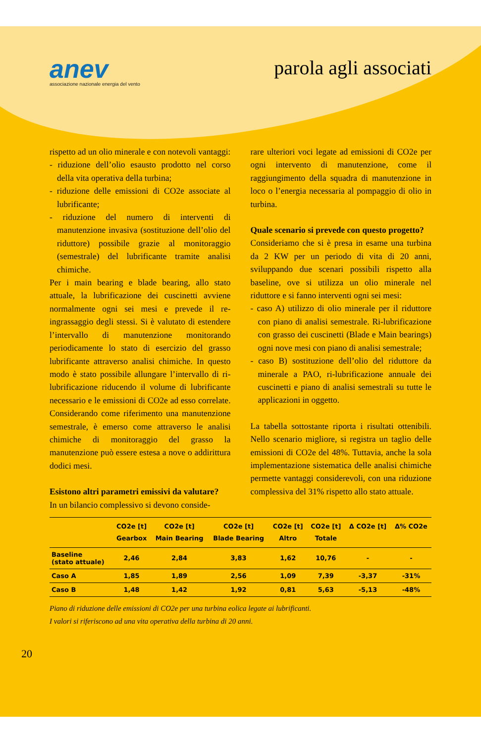anev
associazione nazionale energia del vento
parola agli associati
rispetto ad un olio minerale e con notevoli vantaggi:
- riduzione dell’olio esausto prodotto nel corso della vita operativa della turbina;
- riduzione delle emissioni di CO2e associate al lubrificante;
- riduzione del numero di interventi di manutenzione invasiva (sostituzione dell’olio del riduttore) possibile grazie al monitoraggio (semestrale) del lubrificante tramite analisi chimiche.
Per i main bearing e blade bearing, allo stato attuale, la lubrificazione dei cuscinetti avviene normalmente ogni sei mesi e prevede il re-ingrassaggio degli stessi. Si è valutato di estendere l’intervallo di manutenzione monitorando periodicamente lo stato di esercizio del grasso lubrificante attraverso analisi chimiche. In questo modo è stato possibile allungare l’intervallo di ri-lubrificazione riducendo il volume di lubrificante necessario e le emissioni di CO2e ad esso correlate. Considerando come riferimento una manutenzione semestrale, è emerso come attraverso le analisi chimiche di monitoraggio del grasso la manutenzione può essere estesa a nove o addirittura dodici mesi.
Esistono altri parametri emissivi da valutare?
In un bilancio complessivo si devono conside-
rare ulteriori voci legate ad emissioni di CO2e per ogni intervento di manutenzione, come il raggiungimento della squadra di manutenzione in loco o l’energia necessaria al pompaggio di olio in turbina.
Quale scenario si prevede con questo progetto?
Consideriamo che si è presa in esame una turbina da 2 KW per un periodo di vita di 20 anni, sviluppando due scenari possibili rispetto alla baseline, ove si utilizza un olio minerale nel riduttore e si fanno interventi ogni sei mesi:
- caso A) utilizzo di olio minerale per il riduttore con piano di analisi semestrale. Ri-lubrificazione con grasso dei cuscinetti (Blade e Main bearings) ogni nove mesi con piano di analisi semestrale;
- caso B) sostituzione dell’olio del riduttore da minerale a PAO, ri-lubrificazione annuale dei cuscinetti e piano di analisi semestrali su tutte le applicazioni in oggetto.
La tabella sottostante riporta i risultati ottenibili. Nello scenario migliore, si registra un taglio delle emissioni di CO2e del 48%. Tuttavia, anche la sola implementazione sistematica delle analisi chimiche permette vantaggi considerevoli, con una riduzione complessiva del 31% rispetto allo stato attuale.
| | CO2e [t] Gearbox | CO2e [t] Main Bearing | CO2e [t] Blade Bearing | CO2e [t] Altro | CO2e [t] Totale | Δ CO2e [t] | Δ% CO2e |
| --- | --- | --- | --- | --- | --- | --- | --- |
| Baseline (stato attuale) | 2,46 | 2,84 | 3,83 | 1,62 | 10,76 | - | - |
| Caso A | 1,85 | 1,89 | 2,56 | 1,09 | 7,39 | -3,37 | -31% |
| Caso B | 1,48 | 1,42 | 1,92 | 0,81 | 5,63 | -5,13 | -48% |
Piano di riduzione delle emissioni di CO2e per una turbina eolica legate ai lubrificanti.
I valori si riferiscono ad una vita operativa della turbina di 20 anni.
20